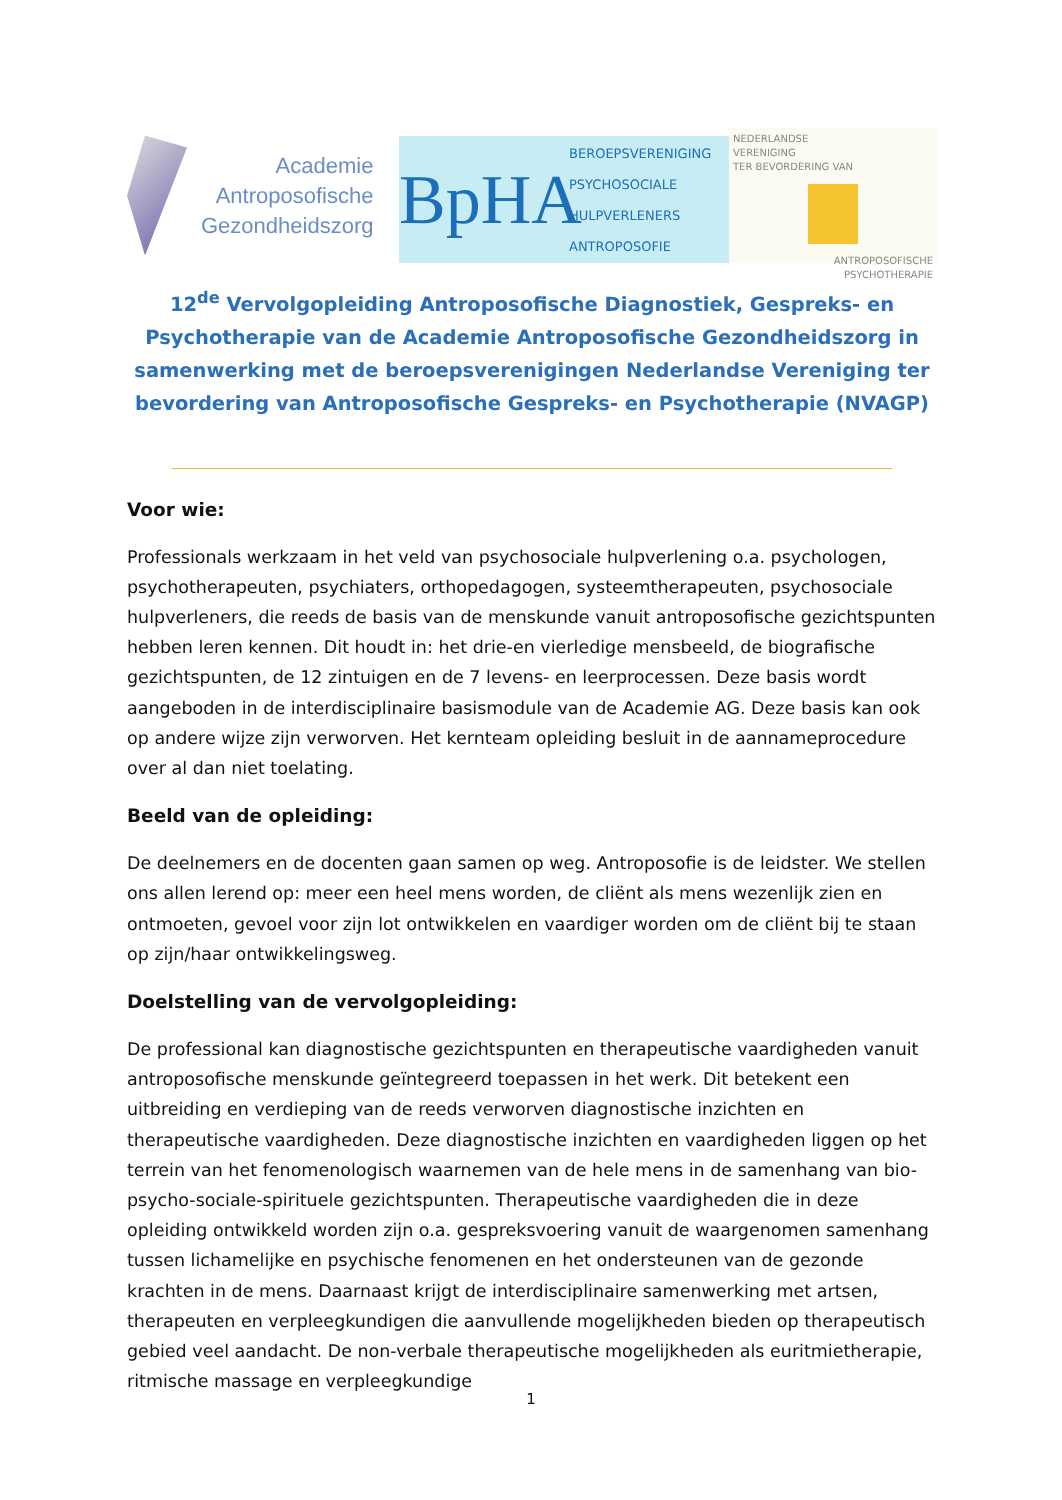Academie
Antroposofische
Gezondheidszorg
BpHA
BEROEPSVERENIGING
PSYCHOSOCIALE
HULPVERLENERS
ANTROPOSOFIE
NEDERLANDSE
VERENIGING
TER BEVORDERING VAN
ANTROPOSOFISCHE
PSYCHOTHERAPIE
12<sup>de</sup> Vervolgopleiding Antroposofische Diagnostiek, Gespreks- en Psychotherapie van de Academie Antroposofische Gezondheidszorg in samenwerking met de beroepsverenigingen Nederlandse Vereniging ter bevordering van Antroposofische Gespreks- en Psychotherapie (NVAGP)
Voor wie:
Professionals werkzaam in het veld van psychosociale hulpverlening o.a. psychologen, psychotherapeuten, psychiaters, orthopedagogen, systeemtherapeuten, psychosociale hulpverleners, die reeds de basis van de menskunde vanuit antroposofische gezichtspunten hebben leren kennen. Dit houdt in: het drie-en vierledige mensbeeld, de biografische gezichtspunten, de 12 zintuigen en de 7 levens- en leerprocessen. Deze basis wordt aangeboden in de interdisciplinaire basismodule van de Academie AG. Deze basis kan ook op andere wijze zijn verworven. Het kernteam opleiding besluit in de aannameprocedure over al dan niet toelating.
Beeld van de opleiding:
De deelnemers en de docenten gaan samen op weg. Antroposofie is de leidster. We stellen ons allen lerend op: meer een heel mens worden, de cliënt als mens wezenlijk zien en ontmoeten, gevoel voor zijn lot ontwikkelen en vaardiger worden om de cliënt bij te staan op zijn/haar ontwikkelingsweg.
Doelstelling van de vervolgopleiding:
De professional kan diagnostische gezichtspunten en therapeutische vaardigheden vanuit antroposofische menskunde geïntegreerd toepassen in het werk. Dit betekent een uitbreiding en verdieping van de reeds verworven diagnostische inzichten en therapeutische vaardigheden. Deze diagnostische inzichten en vaardigheden liggen op het terrein van het fenomenologisch waarnemen van de hele mens in de samenhang van bio-psycho-sociale-spirituele gezichtspunten. Therapeutische vaardigheden die in deze opleiding ontwikkeld worden zijn o.a. gespreksvoering vanuit de waargenomen samenhang tussen lichamelijke en psychische fenomenen en het ondersteunen van de gezonde krachten in de mens. Daarnaast krijgt de interdisciplinaire samenwerking met artsen, therapeuten en verpleegkundigen die aanvullende mogelijkheden bieden op therapeutisch gebied veel aandacht. De non-verbale therapeutische mogelijkheden als euritmietherapie, ritmische massage en verpleegkundige
1